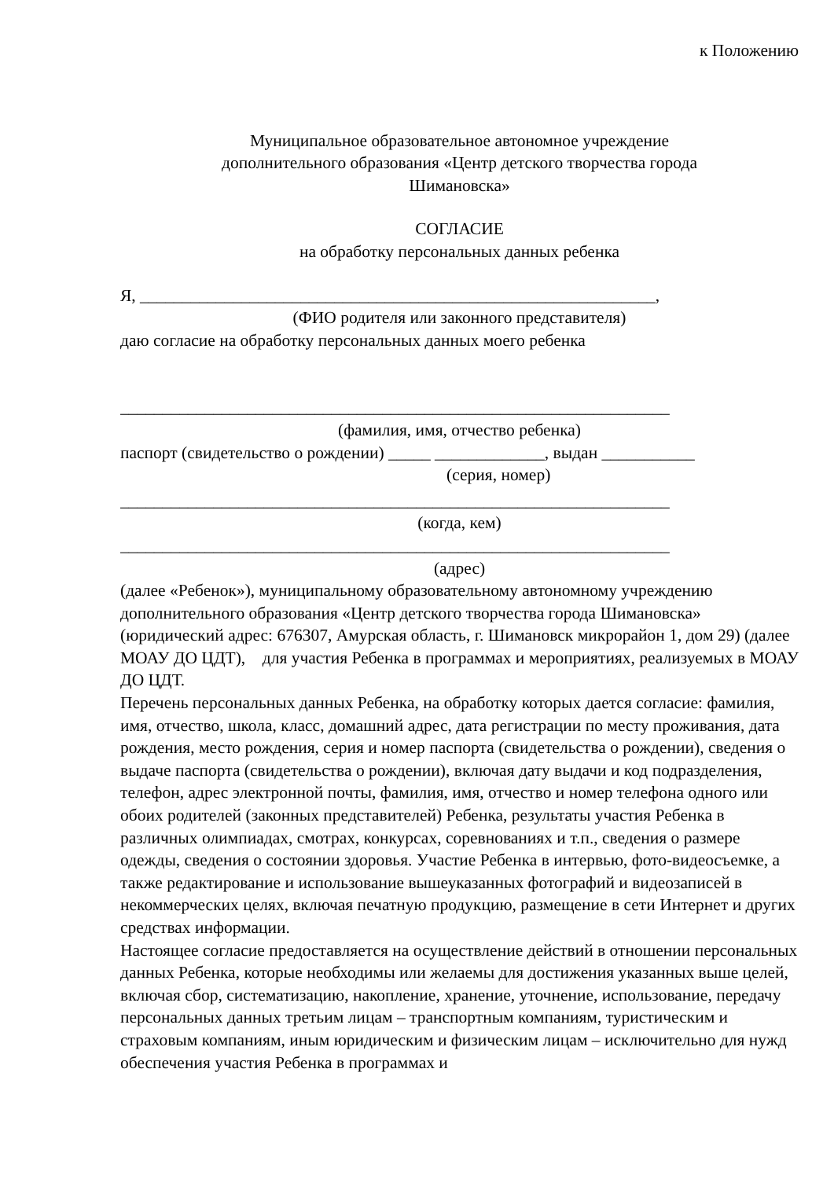к Положению
Муниципальное образовательное автономное учреждение
дополнительного образования «Центр детского творчества города
Шимановска»
СОГЛАСИЕ
на обработку персональных данных ребенка
Я, _____________________________________________________________,
(ФИО родителя или законного представителя)
даю согласие на обработку персональных данных моего ребенка
_________________________________________________________________
(фамилия, имя, отчество ребенка)
паспорт (свидетельство о рождении) _____ _____________, выдан ___________
(серия, номер)
_________________________________________________________________
(когда, кем)
_________________________________________________________________
(адрес)
(далее «Ребенок»), муниципальному образовательному автономному учреждению дополнительного образования «Центр детского творчества города Шимановска» (юридический адрес: 676307, Амурская область, г. Шимановск микрорайон 1, дом 29) (далее МОАУ ДО ЦДТ), для участия Ребенка в программах и мероприятиях, реализуемых в МОАУ ДО ЦДТ.
Перечень персональных данных Ребенка, на обработку которых дается согласие: фамилия, имя, отчество, школа, класс, домашний адрес, дата регистрации по месту проживания, дата рождения, место рождения, серия и номер паспорта (свидетельства о рождении), сведения о выдаче паспорта (свидетельства о рождении), включая дату выдачи и код подразделения, телефон, адрес электронной почты, фамилия, имя, отчество и номер телефона одного или обоих родителей (законных представителей) Ребенка, результаты участия Ребенка в различных олимпиадах, смотрах, конкурсах, соревнованиях и т.п., сведения о размере одежды, сведения о состоянии здоровья. Участие Ребенка в интервью, фото-видеосъемке, а также редактирование и использование вышеуказанных фотографий и видеозаписей в некоммерческих целях, включая печатную продукцию, размещение в сети Интернет и других средствах информации.
Настоящее согласие предоставляется на осуществление действий в отношении персональных данных Ребенка, которые необходимы или желаемы для достижения указанных выше целей, включая сбор, систематизацию, накопление, хранение, уточнение, использование, передачу персональных данных третьим лицам – транспортным компаниям, туристическим и страховым компаниям, иным юридическим и физическим лицам – исключительно для нужд обеспечения участия Ребенка в программах и